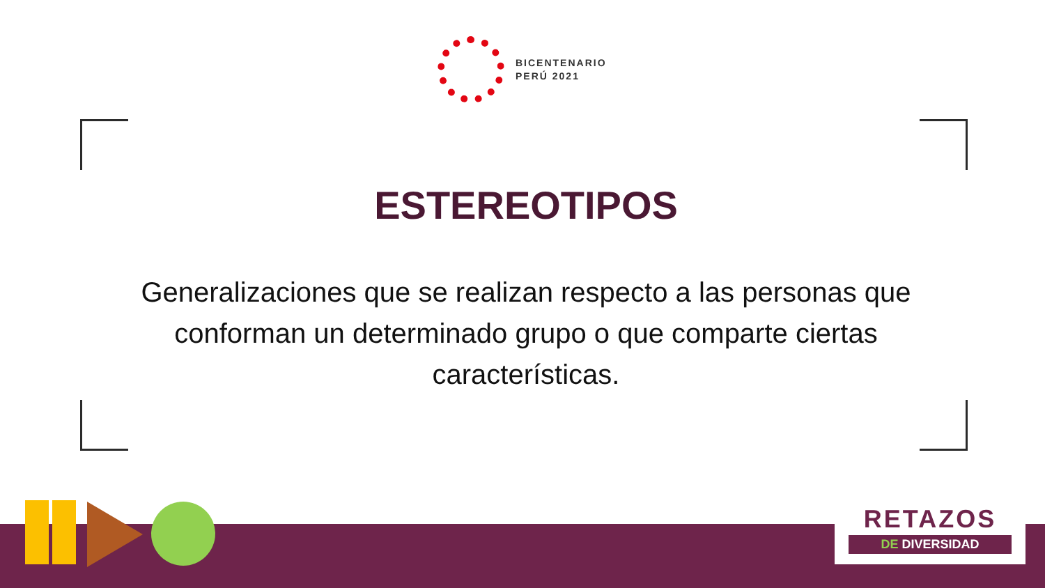BICENTENARIO
PERÚ 2021
ESTEREOTIPOS
Generalizaciones que se realizan respecto a las personas que conforman un determinado grupo o que comparte ciertas características.
RETAZOS
DE DIVERSIDAD